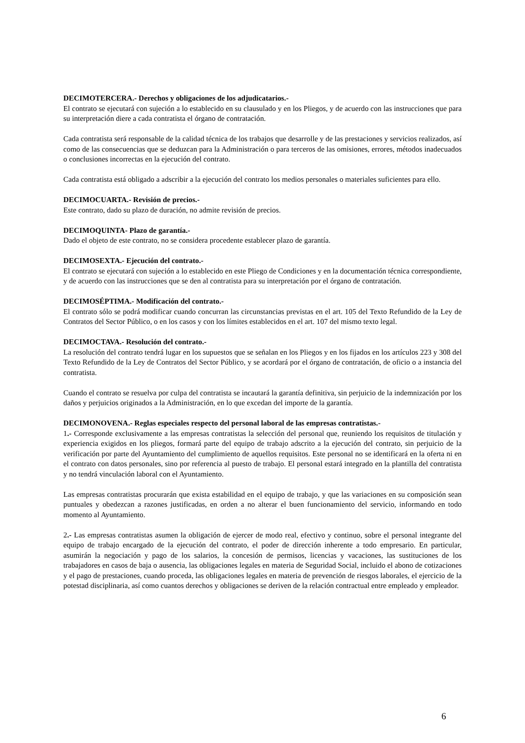DECIMOTERCERA.- Derechos y obligaciones de los adjudicatarios.-
El contrato se ejecutará con sujeción a lo establecido en su clausulado y en los Pliegos, y de acuerdo con las instrucciones que para su interpretación diere a cada contratista el órgano de contratación.
Cada contratista será responsable de la calidad técnica de los trabajos que desarrolle y de las prestaciones y servicios realizados, así como de las consecuencias que se deduzcan para la Administración o para terceros de las omisiones, errores, métodos inadecuados o conclusiones incorrectas en la ejecución del contrato.
Cada contratista está obligado a adscribir a la ejecución del contrato los medios personales o materiales suficientes para ello.
DECIMOCUARTA.- Revisión de precios.-
Este contrato, dado su plazo de duración, no admite revisión de precios.
DECIMOQUINTA- Plazo de garantía.-
Dado el objeto de este contrato, no se considera procedente establecer plazo de garantía.
DECIMOSEXTA.- Ejecución del contrato.-
El contrato se ejecutará con sujeción a lo establecido en este Pliego de Condiciones y en la documentación técnica correspondiente, y de acuerdo con las instrucciones que se den al contratista para su interpretación por el órgano de contratación.
DECIMOSÉPTIMA.- Modificación del contrato.-
El contrato sólo se podrá modificar cuando concurran las circunstancias previstas en el art. 105 del Texto Refundido de la Ley de Contratos del Sector Público, o en los casos y con los límites establecidos en el art. 107 del mismo texto legal.
DECIMOCTAVA.- Resolución del contrato.-
La resolución del contrato tendrá lugar en los supuestos que se señalan en los Pliegos y en los fijados en los artículos 223 y 308 del Texto Refundido de la Ley de Contratos del Sector Público, y se acordará por el órgano de contratación, de oficio o a instancia del contratista.
Cuando el contrato se resuelva por culpa del contratista se incautará la garantía definitiva, sin perjuicio de la indemnización por los daños y perjuicios originados a la Administración, en lo que excedan del importe de la garantía.
DECIMONOVENA.- Reglas especiales respecto del personal laboral de las empresas contratistas.-
1.- Corresponde exclusivamente a las empresas contratistas la selección del personal que, reuniendo los requisitos de titulación y experiencia exigidos en los pliegos, formará parte del equipo de trabajo adscrito a la ejecución del contrato, sin perjuicio de la verificación por parte del Ayuntamiento del cumplimiento de aquellos requisitos. Este personal no se identificará en la oferta ni en el contrato con datos personales, sino por referencia al puesto de trabajo. El personal estará integrado en la plantilla del contratista y no tendrá vinculación laboral con el Ayuntamiento.
Las empresas contratistas procurarán que exista estabilidad en el equipo de trabajo, y que las variaciones en su composición sean puntuales y obedezcan a razones justificadas, en orden a no alterar el buen funcionamiento del servicio, informando en todo momento al Ayuntamiento.
2.- Las empresas contratistas asumen la obligación de ejercer de modo real, efectivo y continuo, sobre el personal integrante del equipo de trabajo encargado de la ejecución del contrato, el poder de dirección inherente a todo empresario. En particular, asumirán la negociación y pago de los salarios, la concesión de permisos, licencias y vacaciones, las sustituciones de los trabajadores en casos de baja o ausencia, las obligaciones legales en materia de Seguridad Social, incluido el abono de cotizaciones y el pago de prestaciones, cuando proceda, las obligaciones legales en materia de prevención de riesgos laborales, el ejercicio de la potestad disciplinaria, así como cuantos derechos y obligaciones se deriven de la relación contractual entre empleado y empleador.
6